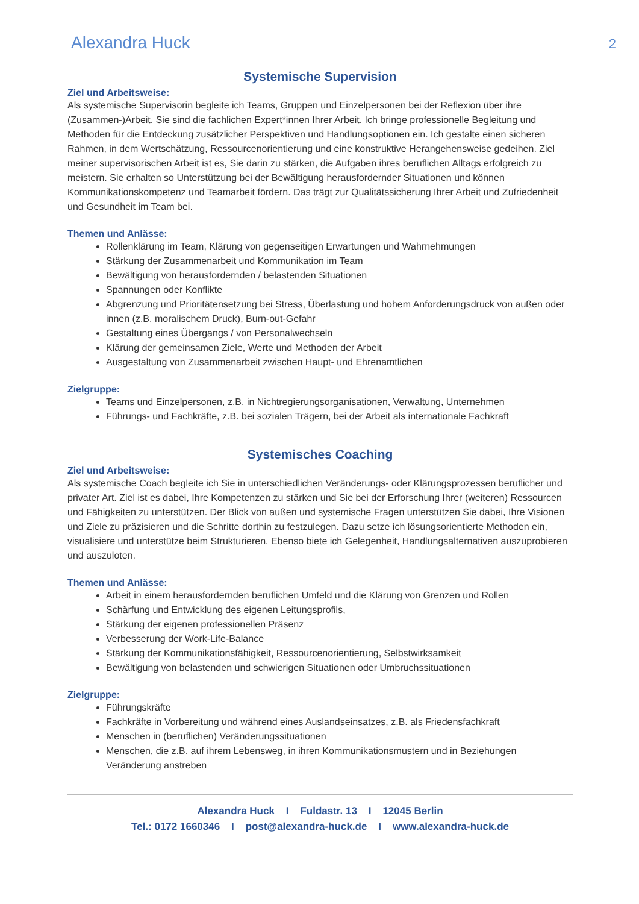Alexandra Huck 2
Systemische Supervision
Ziel und Arbeitsweise:
Als systemische Supervisorin begleite ich Teams, Gruppen und Einzelpersonen bei der Reflexion über ihre (Zusammen-)Arbeit. Sie sind die fachlichen Expert*innen Ihrer Arbeit. Ich bringe professionelle Begleitung und Methoden für die Entdeckung zusätzlicher Perspektiven und Handlungsoptionen ein. Ich gestalte einen sicheren Rahmen, in dem Wertschätzung, Ressourcenorientierung und eine konstruktive Herangehensweise gedeihen. Ziel meiner supervisorischen Arbeit ist es, Sie darin zu stärken, die Aufgaben ihres beruflichen Alltags erfolgreich zu meistern. Sie erhalten so Unterstützung bei der Bewältigung herausfordernder Situationen und können Kommunikationskompetenz und Teamarbeit fördern. Das trägt zur Qualitätssicherung Ihrer Arbeit und Zufriedenheit und Gesundheit im Team bei.
Themen und Anlässe:
Rollenklärung im Team, Klärung von gegenseitigen Erwartungen und Wahrnehmungen
Stärkung der Zusammenarbeit und Kommunikation im Team
Bewältigung von herausfordernden / belastenden Situationen
Spannungen oder Konflikte
Abgrenzung und Prioritätensetzung bei Stress, Überlastung und hohem Anforderungsdruck von außen oder innen (z.B. moralischem Druck), Burn-out-Gefahr
Gestaltung eines Übergangs / von Personalwechseln
Klärung der gemeinsamen Ziele, Werte und Methoden der Arbeit
Ausgestaltung von Zusammenarbeit zwischen Haupt- und Ehrenamtlichen
Zielgruppe:
Teams und Einzelpersonen, z.B. in Nichtregierungsorganisationen, Verwaltung, Unternehmen
Führungs- und Fachkräfte, z.B. bei sozialen Trägern, bei der Arbeit als internationale Fachkraft
Systemisches Coaching
Ziel und Arbeitsweise:
Als systemische Coach begleite ich Sie in unterschiedlichen Veränderungs- oder Klärungsprozessen beruflicher und privater Art. Ziel ist es dabei, Ihre Kompetenzen zu stärken und Sie bei der Erforschung Ihrer (weiteren) Ressourcen und Fähigkeiten zu unterstützen. Der Blick von außen und systemische Fragen unterstützen Sie dabei, Ihre Visionen und Ziele zu präzisieren und die Schritte dorthin zu festzulegen. Dazu setze ich lösungsorientierte Methoden ein, visualisiere und unterstütze beim Strukturieren. Ebenso biete ich Gelegenheit, Handlungsalternativen auszuprobieren und auszuloten.
Themen und Anlässe:
Arbeit in einem herausfordernden beruflichen Umfeld und die Klärung von Grenzen und Rollen
Schärfung und Entwicklung des eigenen Leitungsprofils,
Stärkung der eigenen professionellen Präsenz
Verbesserung der Work-Life-Balance
Stärkung der Kommunikationsfähigkeit, Ressourcenorientierung, Selbstwirksamkeit
Bewältigung von belastenden und schwierigen Situationen oder Umbruchssituationen
Zielgruppe:
Führungskräfte
Fachkräfte in Vorbereitung und während eines Auslandseinsatzes, z.B. als Friedensfachkraft
Menschen in (beruflichen) Veränderungssituationen
Menschen, die z.B. auf ihrem Lebensweg, in ihren Kommunikationsmustern und in Beziehungen Veränderung anstreben
Alexandra Huck I Fuldastr. 13 I 12045 Berlin
Tel.: 0172 1660346 I post@alexandra-huck.de I www.alexandra-huck.de